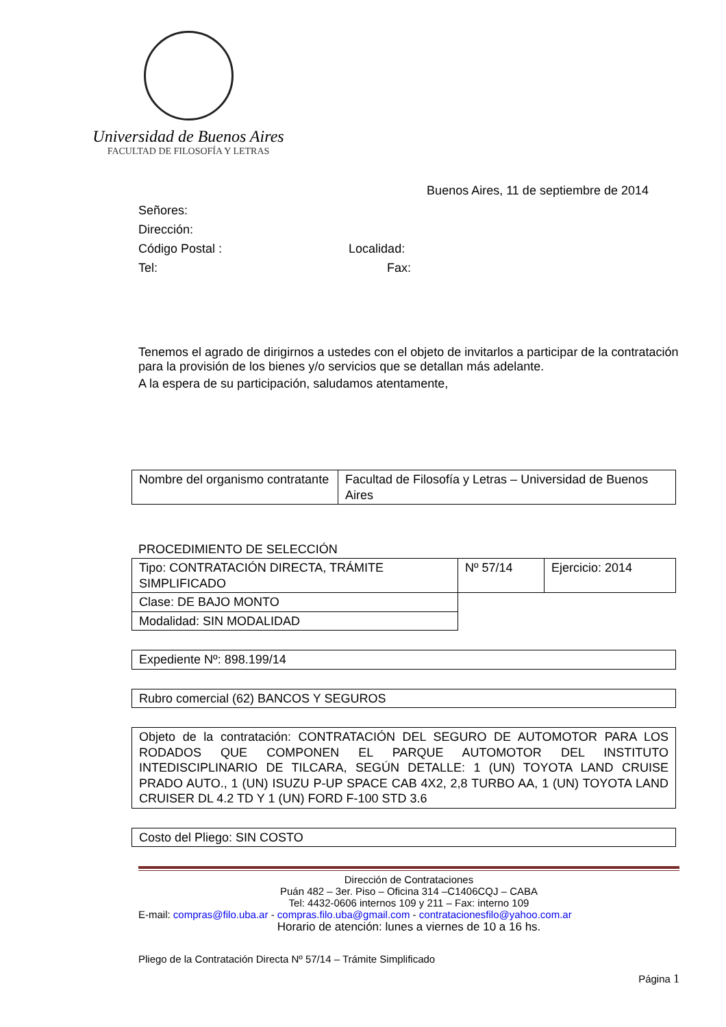Universidad de Buenos Aires
FACULTAD DE FILOSOFÍA Y LETRAS
Buenos Aires, 11 de septiembre de 2014
Señores:
Dirección:
Código Postal : Localidad:
Tel: Fax:
Tenemos el agrado de dirigirnos a ustedes con el objeto de invitarlos a participar de la contratación para la provisión de los bienes y/o servicios que se detallan más adelante.
A la espera de su participación, saludamos atentamente,
| Nombre del organismo contratante | Facultad de Filosofía y Letras – Universidad de Buenos Aires |
PROCEDIMIENTO DE SELECCIÓN
| Tipo: CONTRATACIÓN DIRECTA, TRÁMITE SIMPLIFICADO | Nº 57/14 | Ejercicio: 2014 |
| Clase: DE BAJO MONTO | | |
| Modalidad: SIN MODALIDAD | | |
| Expediente Nº: 898.199/14 |
| Rubro comercial (62) BANCOS Y SEGUROS |
| Objeto de la contratación: CONTRATACIÓN DEL SEGURO DE AUTOMOTOR PARA LOS RODADOS QUE COMPONEN EL PARQUE AUTOMOTOR DEL INSTITUTO INTEDISCIPLINARIO DE TILCARA, SEGÚN DETALLE: 1 (UN) TOYOTA LAND CRUISE PRADO AUTO., 1 (UN) ISUZU P-UP SPACE CAB 4X2, 2,8 TURBO AA, 1 (UN) TOYOTA LAND CRUISER DL 4.2 TD Y 1 (UN) FORD F-100 STD 3.6 |
| Costo del Pliego: SIN COSTO |
Dirección de Contrataciones
Puán 482 – 3er. Piso – Oficina 314 –C1406CQJ – CABA
Tel: 4432-0606 internos 109 y 211 – Fax: interno 109
E-mail: compras@filo.uba.ar - compras.filo.uba@gmail.com - contratacionesfilo@yahoo.com.ar
Horario de atención: lunes a viernes de 10 a 16 hs.
Pliego de la Contratación Directa Nº 57/14 – Trámite Simplificado
Página 1